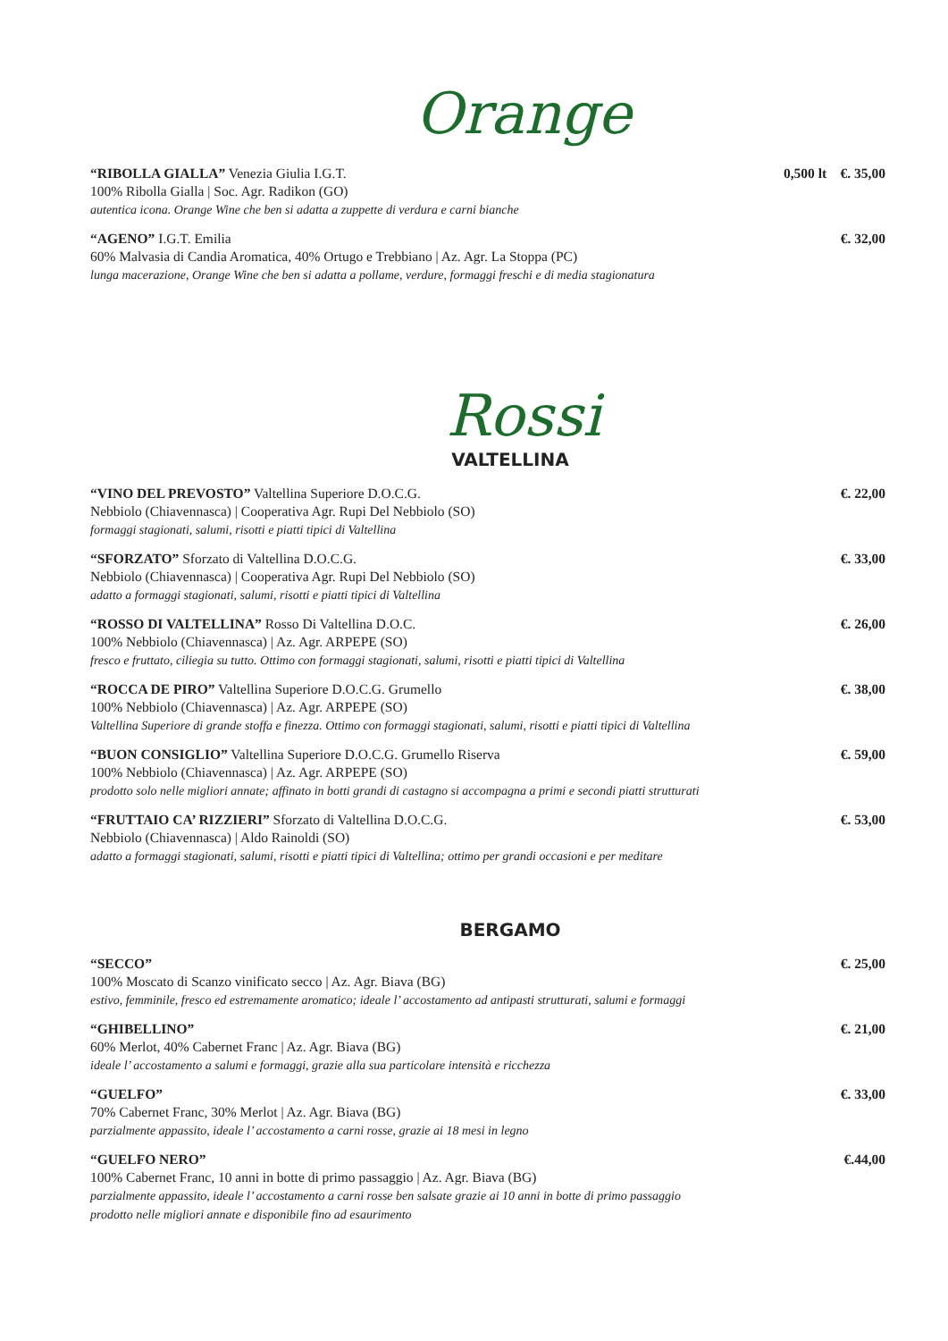Orange
“RIBOLLA GIALLA” Venezia Giulia I.G.T.
100% Ribolla Gialla | Soc. Agr. Radikon (GO)
autentica icona. Orange Wine che ben si adatta a zuppette di verdura e carni bianche
0,500 lt €. 35,00
“AGENO” I.G.T. Emilia
60% Malvasia di Candia Aromatica, 40% Ortugo e Trebbiano | Az. Agr. La Stoppa (PC)
lunga macerazione, Orange Wine che ben si adatta a pollame, verdure, formaggi freschi e di media stagionatura
€. 32,00
Rossi
VALTELLINA
“VINO DEL PREVOSTO” Valtellina Superiore D.O.C.G.
Nebbiolo (Chiavennasca) | Cooperativa Agr. Rupi Del Nebbiolo (SO)
formaggi stagionati, salumi, risotti e piatti tipici di Valtellina
€. 22,00
“SFORZATO” Sforzato di Valtellina D.O.C.G.
Nebbiolo (Chiavennasca) | Cooperativa Agr. Rupi Del Nebbiolo (SO)
adatto a formaggi stagionati, salumi, risotti e piatti tipici di Valtellina
€. 33,00
“ROSSO DI VALTELLINA” Rosso Di Valtellina D.O.C.
100% Nebbiolo (Chiavennasca) | Az. Agr. ARPEPE (SO)
fresco e fruttato, ciliegia su tutto. Ottimo con formaggi stagionati, salumi, risotti e piatti tipici di Valtellina
€. 26,00
“ROCCA DE PIRO” Valtellina Superiore D.O.C.G. Grumello
100% Nebbiolo (Chiavennasca) | Az. Agr. ARPEPE (SO)
Valtellina Superiore di grande stoffa e finezza. Ottimo con formaggi stagionati, salumi, risotti e piatti tipici di Valtellina
€. 38,00
“BUON CONSIGLIO” Valtellina Superiore D.O.C.G. Grumello Riserva
100% Nebbiolo (Chiavennasca) | Az. Agr. ARPEPE (SO)
prodotto solo nelle migliori annate; affinato in botti grandi di castagno si accompagna a primi e secondi piatti strutturati
€. 59,00
“FRUTTAIO CA’ RIZZIERI” Sforzato di Valtellina D.O.C.G.
Nebbiolo (Chiavennasca) | Aldo Rainoldi (SO)
adatto a formaggi stagionati, salumi, risotti e piatti tipici di Valtellina; ottimo per grandi occasioni e per meditare
€. 53,00
BERGAMO
“SECCO”
100% Moscato di Scanzo vinificato secco | Az. Agr. Biava (BG)
estivo, femminile, fresco ed estremamente aromatico; ideale l’ accostamento ad antipasti strutturati, salumi e formaggi
€. 25,00
“GHIBELLINO”
60% Merlot, 40% Cabernet Franc | Az. Agr. Biava (BG)
ideale l’ accostamento a salumi e formaggi, grazie alla sua particolare intensità e ricchezza
€. 21,00
“GUELFO”
70% Cabernet Franc, 30% Merlot | Az. Agr. Biava (BG)
parzialmente appassito, ideale l’ accostamento a carni rosse, grazie ai 18 mesi in legno
€. 33,00
“GUELFO NERO”
100% Cabernet Franc, 10 anni in botte di primo passaggio | Az. Agr. Biava (BG)
parzialmente appassito, ideale l’ accostamento a carni rosse ben salsate grazie ai 10 anni in botte di primo passaggio
prodotto nelle migliori annate e disponibile fino ad esaurimento
€.44,00